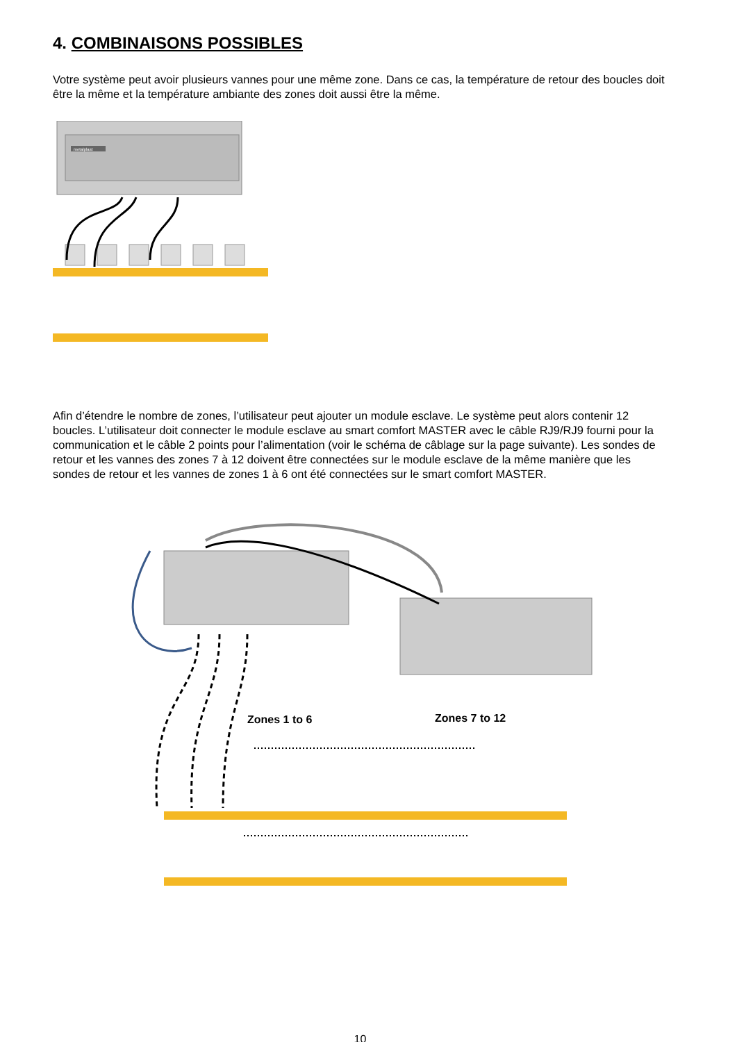4. COMBINAISONS POSSIBLES
Votre système peut avoir plusieurs vannes pour une même zone. Dans ce cas, la température de retour des boucles doit être la même et la température ambiante des zones doit aussi être la même.
metalplast
Afin d’étendre le nombre de zones, l’utilisateur peut ajouter un module esclave. Le système peut alors contenir 12 boucles. L’utilisateur doit connecter le module esclave au smart comfort MASTER avec le câble RJ9/RJ9 fourni pour la communication et le câble 2 points pour l’alimentation (voir le schéma de câblage sur la page suivante). Les sondes de retour et les vannes des zones 7 à 12 doivent être connectées sur le module esclave de la même manière que les sondes de retour et les vannes de zones 1 à 6 ont été connectées sur le smart comfort MASTER.
Zones 1 to 6
Zones 7 to 12
10